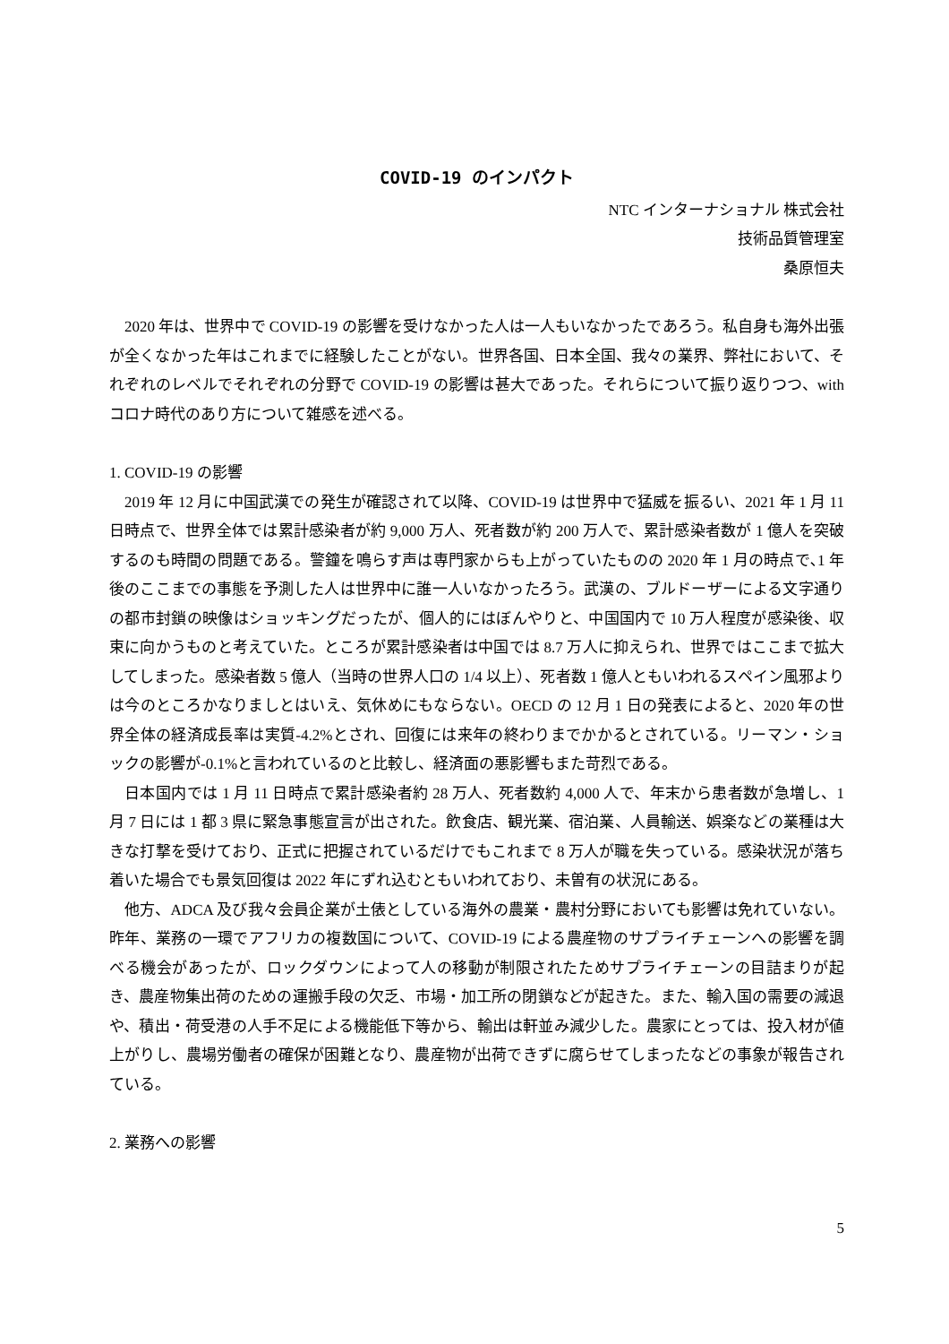COVID-19 のインパクト
NTC インターナショナル 株式会社
技術品質管理室
桑原恒夫
2020 年は、世界中で COVID-19 の影響を受けなかった人は一人もいなかったであろう。私自身も海外出張が全くなかった年はこれまでに経験したことがない。世界各国、日本全国、我々の業界、弊社において、それぞれのレベルでそれぞれの分野で COVID-19 の影響は甚大であった。それらについて振り返りつつ、with コロナ時代のあり方について雑感を述べる。
1. COVID-19 の影響
2019 年 12 月に中国武漢での発生が確認されて以降、COVID-19 は世界中で猛威を振るい、2021 年 1 月 11 日時点で、世界全体では累計感染者が約 9,000 万人、死者数が約 200 万人で、累計感染者数が 1 億人を突破するのも時間の問題である。警鐘を鳴らす声は専門家からも上がっていたものの 2020 年 1 月の時点で､1 年後のここまでの事態を予測した人は世界中に誰一人いなかったろう。武漢の、ブルドーザーによる文字通りの都市封鎖の映像はショッキングだったが、個人的にはぼんやりと、中国国内で 10 万人程度が感染後、収束に向かうものと考えていた。ところが累計感染者は中国では 8.7 万人に抑えられ、世界ではここまで拡大してしまった。感染者数 5 億人（当時の世界人口の 1/4 以上）、死者数 1 億人ともいわれるスペイン風邪よりは今のところかなりましとはいえ、気休めにもならない。OECD の 12 月 1 日の発表によると、2020 年の世界全体の経済成長率は実質-4.2%とされ、回復には来年の終わりまでかかるとされている。リーマン・ショックの影響が-0.1%と言われているのと比較し、経済面の悪影響もまた苛烈である。
日本国内では 1 月 11 日時点で累計感染者約 28 万人、死者数約 4,000 人で、年末から患者数が急増し、1 月 7 日には 1 都 3 県に緊急事態宣言が出された。飲食店、観光業、宿泊業、人員輸送、娯楽などの業種は大きな打撃を受けており、正式に把握されているだけでもこれまで 8 万人が職を失っている。感染状況が落ち着いた場合でも景気回復は 2022 年にずれ込むともいわれており、未曽有の状況にある。
他方、ADCA 及び我々会員企業が土俵としている海外の農業・農村分野においても影響は免れていない。昨年、業務の一環でアフリカの複数国について、COVID-19 による農産物のサプライチェーンへの影響を調べる機会があったが、ロックダウンによって人の移動が制限されたためサプライチェーンの目詰まりが起き、農産物集出荷のための運搬手段の欠乏、市場・加工所の閉鎖などが起きた。また、輸入国の需要の減退や、積出・荷受港の人手不足による機能低下等から、輸出は軒並み減少した。農家にとっては、投入材が値上がりし、農場労働者の確保が困難となり、農産物が出荷できずに腐らせてしまったなどの事象が報告されている。
2. 業務への影響
5